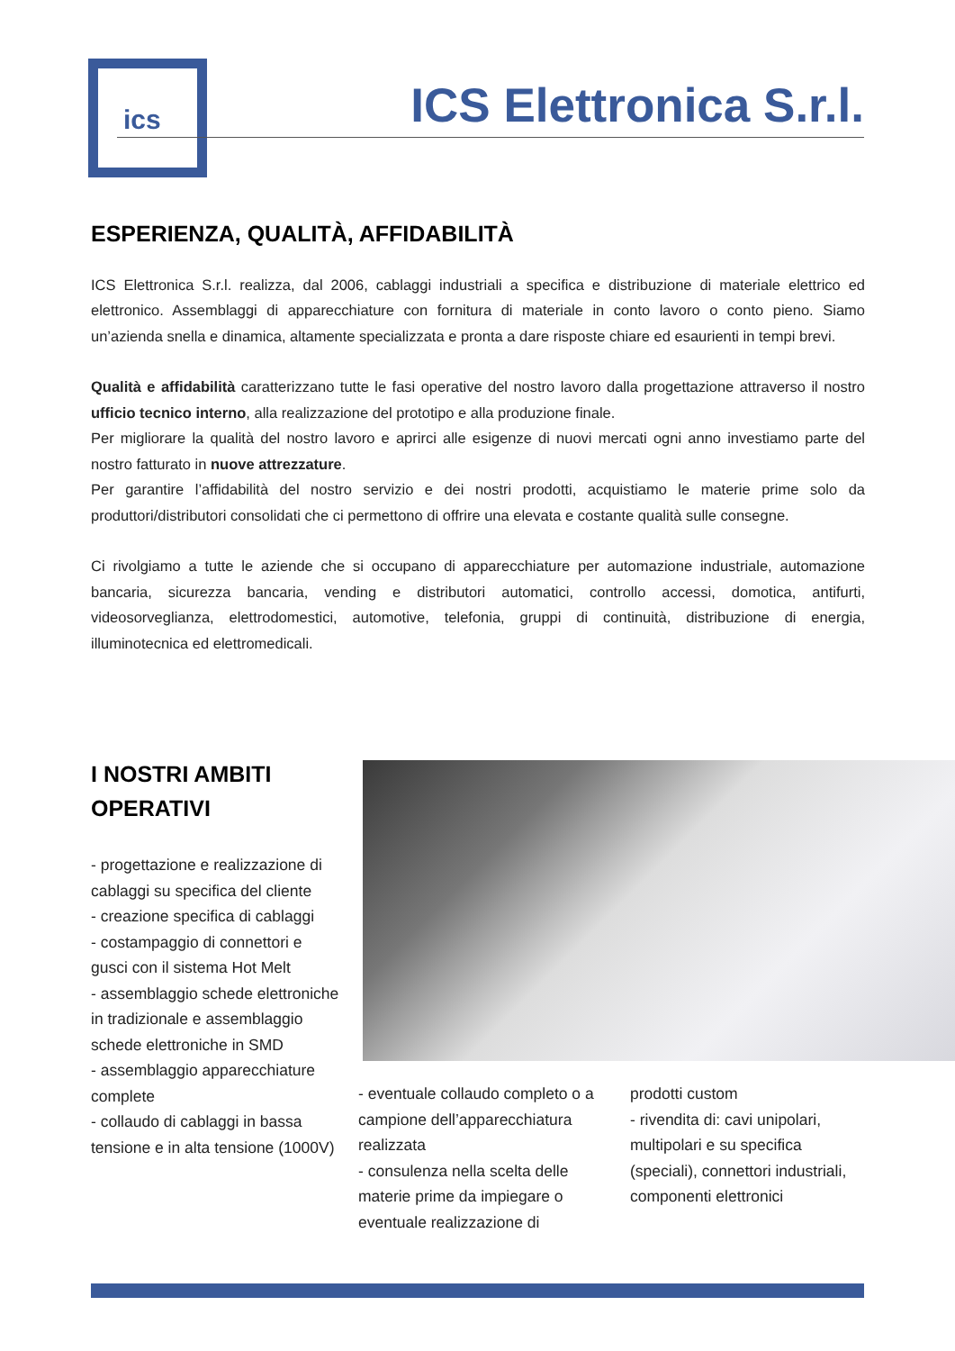ics
ICS Elettronica S.r.l.
ESPERIENZA, QUALITÀ, AFFIDABILITÀ
ICS Elettronica S.r.l. realizza, dal 2006, cablaggi industriali a specifica e distribuzione di materiale elettrico ed elettronico. Assemblaggi di apparecchiature con fornitura di materiale in conto lavoro o conto pieno. Siamo un’azienda snella e dinamica, altamente specializzata e pronta a dare risposte chiare ed esaurienti in tempi brevi.
Qualità e affidabilità caratterizzano tutte le fasi operative del nostro lavoro dalla progettazione attraverso il nostro ufficio tecnico interno, alla realizzazione del prototipo e alla produzione finale.
Per migliorare la qualità del nostro lavoro e aprirci alle esigenze di nuovi mercati ogni anno investiamo parte del nostro fatturato in nuove attrezzature.
Per garantire l’affidabilità del nostro servizio e dei nostri prodotti, acquistiamo le materie prime solo da produttori/distributori consolidati che ci permettono di offrire una elevata e costante qualità sulle consegne.
Ci rivolgiamo a tutte le aziende che si occupano di apparecchiature per automazione industriale, automazione bancaria, sicurezza bancaria, vending e distributori automatici, controllo accessi, domotica, antifurti, videosorveglianza, elettrodomestici, automotive, telefonia, gruppi di continuità, distribuzione di energia, illuminotecnica ed elettromedicali.
I NOSTRI AMBITI
OPERATIVI
- progettazione e realizzazione di cablaggi su specifica del cliente
- creazione specifica di cablaggi
- costampaggio di connettori e gusci con il sistema Hot Melt
- assemblaggio schede elettroniche in tradizionale e assemblaggio schede elettroniche in SMD
- assemblaggio apparecchiature complete
- collaudo di cablaggi in bassa tensione e in alta tensione (1000V)
- eventuale collaudo completo o a campione dell’apparecchiatura realizzata
- consulenza nella scelta delle materie prime da impiegare o eventuale realizzazione di
prodotti custom
- rivendita di: cavi unipolari, multipolari e su specifica (speciali), connettori industriali, componenti elettronici